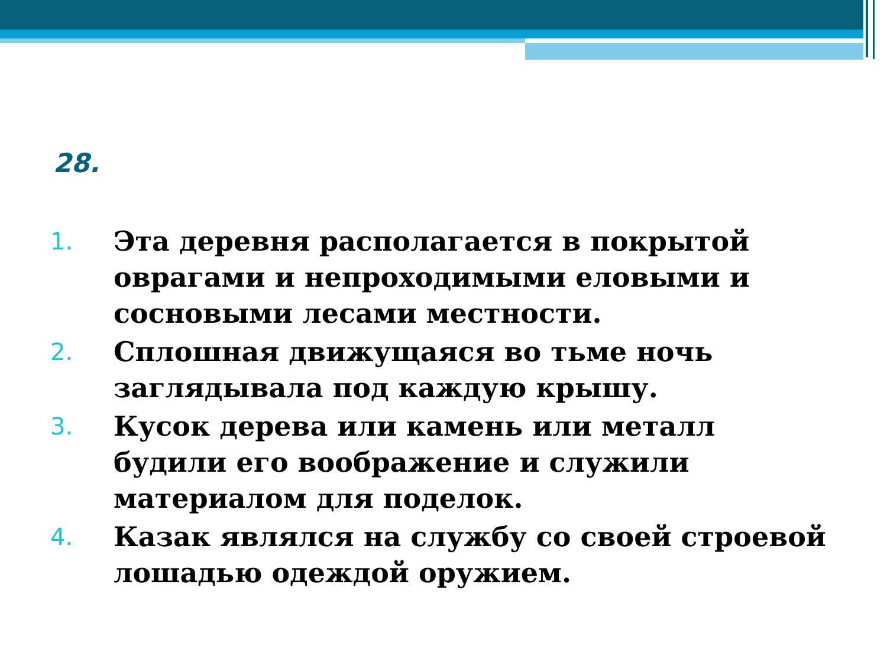28.
1. Эта деревня располагается в покрытой оврагами и непроходимыми еловыми и сосновыми лесами местности.
2. Сплошная движущаяся во тьме ночь заглядывала под каждую крышу.
3. Кусок дерева или камень или металл будили его воображение и служили материалом для поделок.
4. Казак являлся на службу со своей строевой лошадью одеждой оружием.